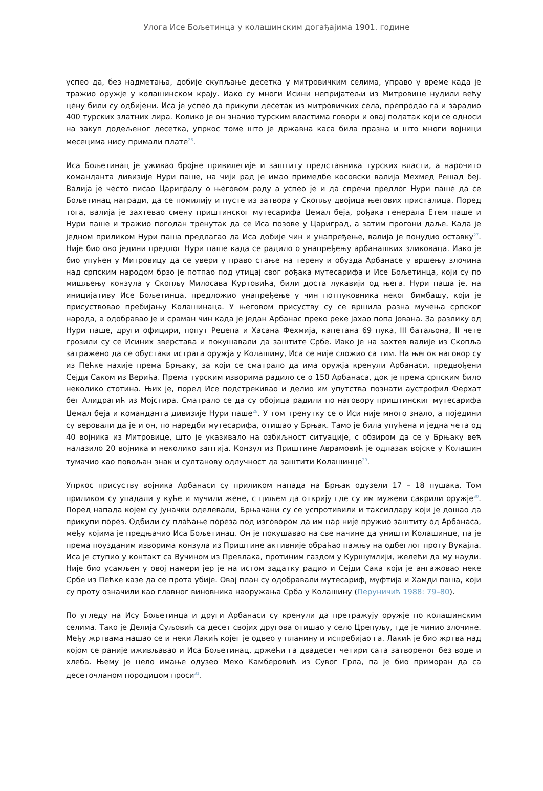Улога Исе Бољетинца у колашинским догађајима 1901. године
успео да, без надметања, добије скупљање десетка у митровичким селима, управо у време када је тражио оружје у колашинском крају. Иако су многи Исини непријатељи из Митровице нудили већу цену били су одбијени. Иса је успео да прикупи десетак из митровичких села, препродао га и зарадио 400 турских златних лира. Колико је он значио турским властима говори и овај податак који се односи на закуп додељеног десетка, упркос томе што је државна каса била празна и што многи војници месецима нису примали плате<sup>26</sup>.
Иса Бољетинац је уживао бројне привилегије и заштиту представника турских власти, а нарочито команданта дивизије Нури паше, на чији рад је имао примедбе косовски валија Мехмед Решад беј. Валија је често писао Цариграду о његовом раду а успео је и да спречи предлог Нури паше да се Бољетинац награди, да се помилију и пусте из затвора у Скопљу двојица његових присталица. Поред тога, валија је захтевао смену приштинског мутесарифа Џемал беја, рођака генерала Етем паше и Нури паше и тражио погодан тренутак да се Иса позове у Цариград, а затим прогони даље. Када је једном приликом Нури паша предлагао да Иса добије чин и унапређење, валија је понудио оставку<sup>27</sup>. Није био ово једини предлог Нури паше када се радило о унапређењу арбанашких зликоваца. Иако је био упућен у Митровицу да се увери у право стање на терену и обузда Арбанасе у вршењу злочина над српским народом брзо је потпао под утицај свог рођака мутесарифа и Исе Бољетинца, који су по мишљењу конзула у Скопљу Милосава Куртовића, били доста лукавији од њега. Нури паша је, на иницијативу Исе Бољетинца, предложио унапређење у чин потпуковника неког бимбашу, који је присуствовао пребијању Колашинаца. У његовом присуству су се вршила разна мучења српског народа, а одобравао је и сраман чин када је један Арбанас преко реке јахао попа Јована. За разлику од Нури паше, други официри, попут Реџепа и Хасана Фехмија, капетана 69 пука, III батаљона, II чете грозили су се Исиних зверстава и покушавали да заштите Србе. Иако је на захтев валије из Скопља затражено да се обустави истрага оружја у Колашину, Иса се није сложио са тим. На његов наговор су из Пећке нахије према Брњаку, за који се сматрало да има оружја кренули Арбанаси, предвођени Сејди Саком из Верића. Према турским изворима радило се о 150 Арбанаса, док је према српским било неколико стотина. Њих је, поред Исе подстрекивао и делио им упутства познати аустрофил Ферхат бег Алидрагић из Мојстира. Сматрало се да су обојица радили по наговору приштинскиг мутесарифа Џемал беја и команданта дивизије Нури паше<sup>28</sup>. У том тренутку се о Иси није много знало, а поједини су веровали да је и он, по наредби мутесарифа, отишао у Брњак. Тамо је била упућена и једна чета од 40 војника из Митровице, што је указивало на озбиљност ситуације, с обзиром да се у Брњаку већ налазило 20 војника и неколико заптија. Конзул из Приштине Аврамовић је одлазак војске у Колашин тумачио као повољан знак и султанову одлучност да заштити Колашинце<sup>29</sup>.
Упркос присуству војника Арбанаси су приликом напада на Брњак одузели 17 – 18 пушака. Том приликом су упадали у куће и мучили жене, с циљем да открију где су им мужеви сакрили оружје<sup>30</sup>. Поред напада којем су јуначки оделевали, Брњачани су се успротивили и таксилдару који је дошао да прикупи порез. Одбили су плаћање пореза под изговором да им цар није пружио заштиту од Арбанаса, међу којима је предњачио Иса Бољетинац. Он је покушавао на све начине да уништи Колашинце, па је према поузданим изворима конзула из Приштине активније обраћао пажњу на одбеглог проту Вукајла. Иса је ступио у контакт са Вучином из Превлака, протиним газдом у Куршумлији, желећи да му науди. Није био усамљен у овој намери јер је на истом задатку радио и Сејди Сака који је ангажовао неке Србе из Пећке казе да се прота убије. Овај план су одобравали мутесариф, муфтија и Хамди паша, који су проту означили као главног виновника наоружања Срба у Колашину (Перуничић 1988: 79–80).
По угледу на Ису Бољетинца и други Арбанаси су кренули да претражују оружје по колашинским селима. Тако је Делија Суљовић са десет својих другова отишао у село Црепуљу, где је чинио злочине. Међу жртвама нашао се и неки Лакић којег је одвео у планину и испребијао га. Лакић је био жртва над којом се раније иживљавао и Иса Бољетинац, држећи га двадесет четири сата затвореног без воде и хлеба. Њему је цело имање одузео Мехо Камберовић из Сувог Грла, па је био приморан да са десеточланом породицом проси<sup>31</sup>.